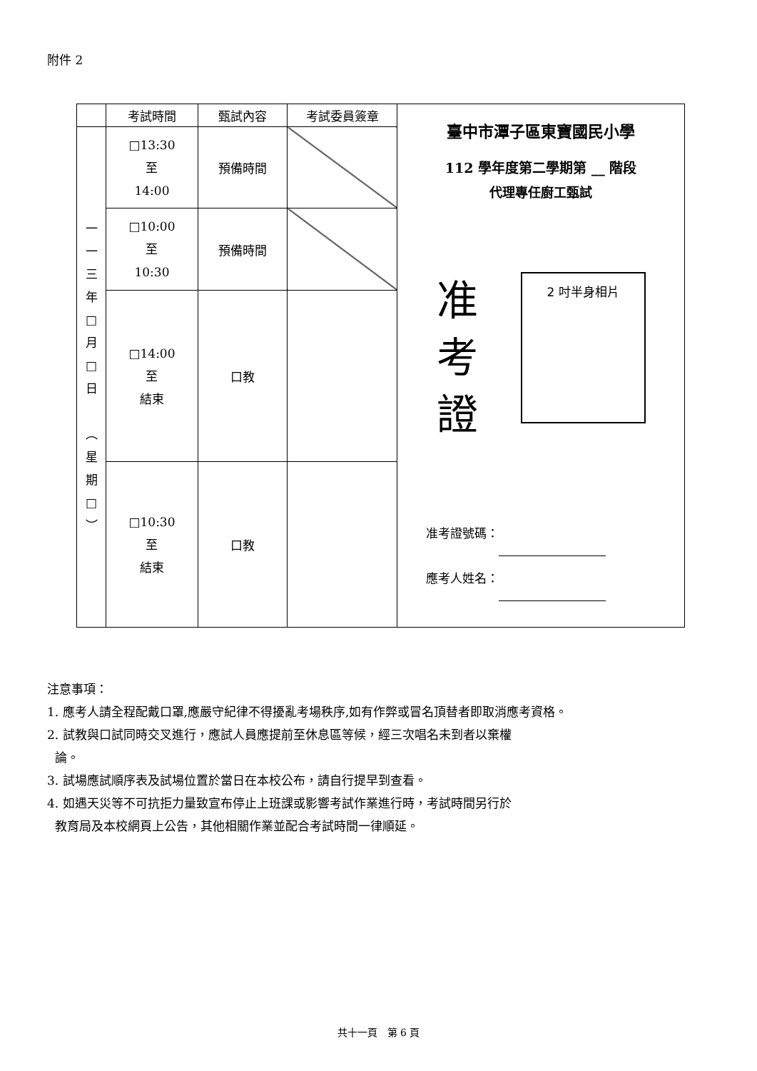附件 2
| | 考試時間 | 甄試內容 | 考試委員簽章 | 臺中市潭子區東寶國民小學 112 學年度第二學期第 __ 階段 代理專任廚工甄試 准 考 證 2 吋半身相片 准考證號碼： 應考人姓名： |
| 一 一 三 年 □ 月 □ 日 ︵ 星 期 □ ︶ | □13:30 至 14:00 | 預備時間 | | |
| | □10:00 至 10:30 | 預備時間 | | |
| | □14:00 至 結束 | 口教 | | |
| | □10:30 至 結束 | 口教 | | |
注意事項：
1. 應考人請全程配戴口罩,應嚴守紀律不得擾亂考場秩序,如有作弊或冒名頂替者即取消應考資格。
2. 試教與口試同時交叉進行，應試人員應提前至休息區等候，經三次唱名未到者以棄權
論。
3. 試場應試順序表及試場位置於當日在本校公布，請自行提早到查看。
4. 如遇天災等不可抗拒力量致宣布停止上班課或影響考試作業進行時，考試時間另行於
教育局及本校網頁上公告，其他相關作業並配合考試時間一律順延。
共十一頁　第 6 頁